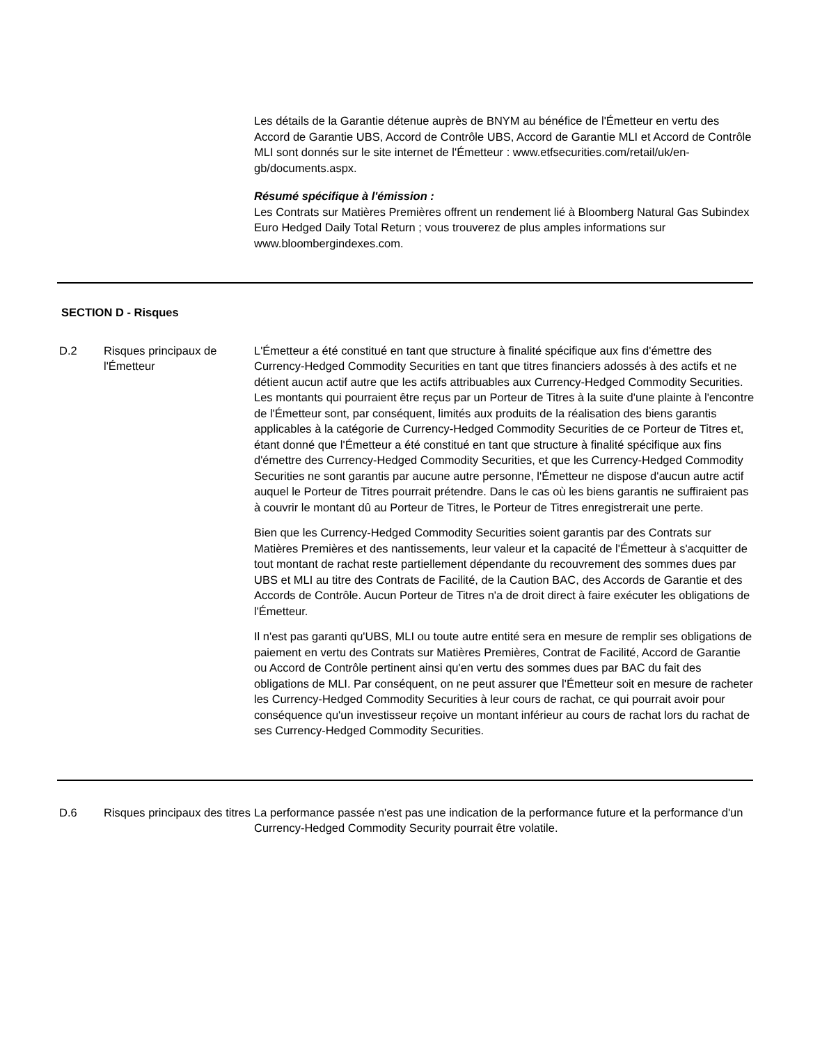Les détails de la Garantie détenue auprès de BNYM au bénéfice de l'Émetteur en vertu des Accord de Garantie UBS, Accord de Contrôle UBS, Accord de Garantie MLI et Accord de Contrôle MLI sont donnés sur le site internet de l'Émetteur : www.etfsecurities.com/retail/uk/en-gb/documents.aspx.
Résumé spécifique à l'émission :
Les Contrats sur Matières Premières offrent un rendement lié à Bloomberg Natural Gas Subindex Euro Hedged Daily Total Return ; vous trouverez de plus amples informations sur www.bloombergindexes.com.
SECTION D - Risques
D.2 Risques principaux de l'Émetteur
L'Émetteur a été constitué en tant que structure à finalité spécifique aux fins d'émettre des Currency-Hedged Commodity Securities en tant que titres financiers adossés à des actifs et ne détient aucun actif autre que les actifs attribuables aux Currency-Hedged Commodity Securities. Les montants qui pourraient être reçus par un Porteur de Titres à la suite d'une plainte à l'encontre de l'Émetteur sont, par conséquent, limités aux produits de la réalisation des biens garantis applicables à la catégorie de Currency-Hedged Commodity Securities de ce Porteur de Titres et, étant donné que l'Émetteur a été constitué en tant que structure à finalité spécifique aux fins d'émettre des Currency-Hedged Commodity Securities, et que les Currency-Hedged Commodity Securities ne sont garantis par aucune autre personne, l'Émetteur ne dispose d'aucun autre actif auquel le Porteur de Titres pourrait prétendre. Dans le cas où les biens garantis ne suffiraient pas à couvrir le montant dû au Porteur de Titres, le Porteur de Titres enregistrerait une perte.
Bien que les Currency-Hedged Commodity Securities soient garantis par des Contrats sur Matières Premières et des nantissements, leur valeur et la capacité de l'Émetteur à s'acquitter de tout montant de rachat reste partiellement dépendante du recouvrement des sommes dues par UBS et MLI au titre des Contrats de Facilité, de la Caution BAC, des Accords de Garantie et des Accords de Contrôle. Aucun Porteur de Titres n'a de droit direct à faire exécuter les obligations de l'Émetteur.
Il n'est pas garanti qu'UBS, MLI ou toute autre entité sera en mesure de remplir ses obligations de paiement en vertu des Contrats sur Matières Premières, Contrat de Facilité, Accord de Garantie ou Accord de Contrôle pertinent ainsi qu'en vertu des sommes dues par BAC du fait des obligations de MLI. Par conséquent, on ne peut assurer que l'Émetteur soit en mesure de racheter les Currency-Hedged Commodity Securities à leur cours de rachat, ce qui pourrait avoir pour conséquence qu'un investisseur reçoive un montant inférieur au cours de rachat lors du rachat de ses Currency-Hedged Commodity Securities.
D.6 Risques principaux des titres
La performance passée n'est pas une indication de la performance future et la performance d'un Currency-Hedged Commodity Security pourrait être volatile.